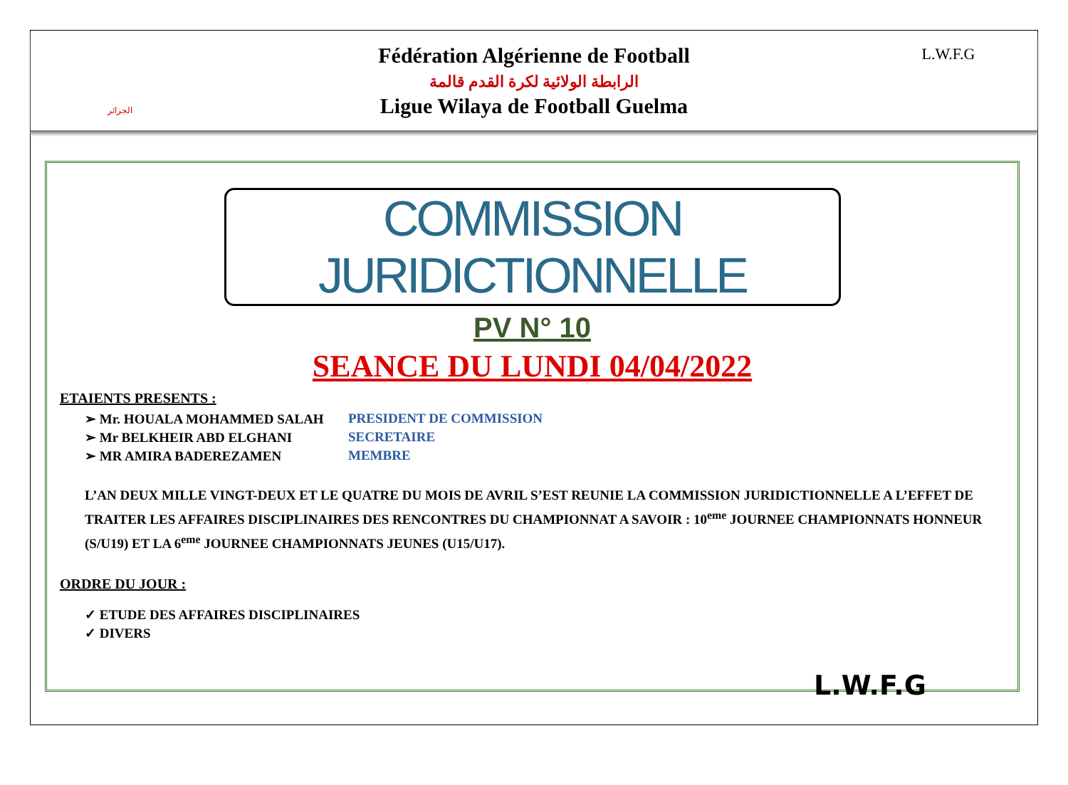الجزائر
Fédération Algérienne de Football
الرابطة الولائية لكرة القدم قالمة
Ligue Wilaya de Football Guelma
L.W.F.G
COMMISSION JURIDICTIONNELLE
PV N° 10
SEANCE DU LUNDI 04/04/2022
ETAIENTS PRESENTS :
➢ Mr. HOUALA MOHAMMED SALAH PRESIDENT DE COMMISSION
➢ Mr BELKHEIR ABD ELGHANI SECRETAIRE
➢ MR AMIRA BADEREZAMEN MEMBRE
L’AN DEUX MILLE VINGT-DEUX ET LE QUATRE DU MOIS DE AVRIL S’EST REUNIE LA COMMISSION JURIDICTIONNELLE A L’EFFET DE TRAITER LES AFFAIRES DISCIPLINAIRES DES RENCONTRES DU CHAMPIONNAT A SAVOIR : 10<sup>eme</sup> JOURNEE CHAMPIONNATS HONNEUR (S/U19) ET LA 6<sup>eme</sup> JOURNEE CHAMPIONNATS JEUNES (U15/U17).
ORDRE DU JOUR :
✓ ETUDE DES AFFAIRES DISCIPLINAIRES
✓ DIVERS
L.W.F.G